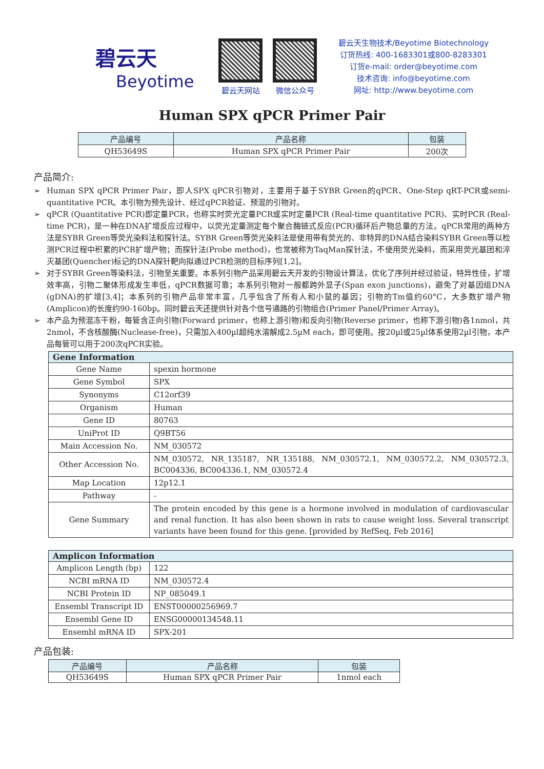碧云天
Beyotime
碧云天网站 微信公众号
碧云天生物技术/Beyotime Biotechnology
订货热线: 400-1683301或800-8283301
订货e-mail: order@beyotime.com
技术咨询: info@beyotime.com
网址: http://www.beyotime.com
Human SPX qPCR Primer Pair
| 产品编号 | 产品名称 | 包装 |
| --- | --- | --- |
| QH53649S | Human SPX qPCR Primer Pair | 200次 |
产品简介:
➢ Human SPX qPCR Primer Pair，即人SPX qPCR引物对，主要用于基于SYBR Green的qPCR、One-Step qRT-PCR或semi-quantitative PCR。本引物为预先设计、经过qPCR验证、预混的引物对。
➢ qPCR (Quantitative PCR)即定量PCR，也称实时荧光定量PCR或实时定量PCR (Real-time quantitative PCR)、实时PCR (Real-time PCR)，是一种在DNA扩增反应过程中，以荧光定量测定每个聚合酶链式反应(PCR)循环后产物总量的方法。qPCR常用的两种方法是SYBR Green等荧光染料法和探针法。SYBR Green等荧光染料法是使用带有荧光的、非特异的DNA结合染料SYBR Green等以检测PCR过程中积累的PCR扩增产物；而探针法(Probe method)，也常被称为TaqMan探针法，不使用荧光染料，而采用荧光基团和淬灭基团(Quencher)标记的DNA探针靶向拟通过PCR检测的目标序列[1,2]。
➢ 对于SYBR Green等染料法，引物至关重要。本系列引物产品采用碧云天开发的引物设计算法，优化了序列并经过验证，特异性佳，扩增效率高，引物二聚体形成发生率低，qPCR数据可靠；本系列引物对一般都跨外显子(Span exon junctions)，避免了对基因组DNA (gDNA)的扩增[3,4]；本系列的引物产品非常丰富，几乎包含了所有人和小鼠的基因；引物的Tm值约60°C，大多数扩增产物(Amplicon)的长度约90-160bp。同时碧云天还提供针对各个信号通路的引物组合(Primer Panel/Primer Array)。
➢ 本产品为预混冻干粉，每管含正向引物(Forward primer，也称上游引物)和反向引物(Reverse primer，也称下游引物)各1nmol，共2nmol，不含核酸酶(Nuclease-free)，只需加入400µl超纯水溶解成2.5µM each，即可使用。按20µl或25µl体系使用2µl引物，本产品每管可以用于200次qPCR实验。
| Gene Information | |
| --- | --- |
| Gene Name | spexin hormone |
| Gene Symbol | SPX |
| Synonyms | C12orf39 |
| Organism | Human |
| Gene ID | 80763 |
| UniProt ID | Q9BT56 |
| Main Accession No. | NM_030572 |
| Other Accession No. | NM_030572, NR_135187, NR_135188, NM_030572.1, NM_030572.2, NM_030572.3, BC004336, BC004336.1, NM_030572.4 |
| Map Location | 12p12.1 |
| Pathway | - |
| Gene Summary | The protein encoded by this gene is a hormone involved in modulation of cardiovascular and renal function. It has also been shown in rats to cause weight loss. Several transcript variants have been found for this gene. [provided by RefSeq, Feb 2016] |
| Amplicon Information | |
| --- | --- |
| Amplicon Length (bp) | 122 |
| NCBI mRNA ID | NM_030572.4 |
| NCBI Protein ID | NP_085049.1 |
| Ensembl Transcript ID | ENST00000256969.7 |
| Ensembl Gene ID | ENSG00000134548.11 |
| Ensembl mRNA ID | SPX-201 |
产品包装:
| 产品编号 | 产品名称 | 包装 |
| --- | --- | --- |
| QH53649S | Human SPX qPCR Primer Pair | 1nmol each |